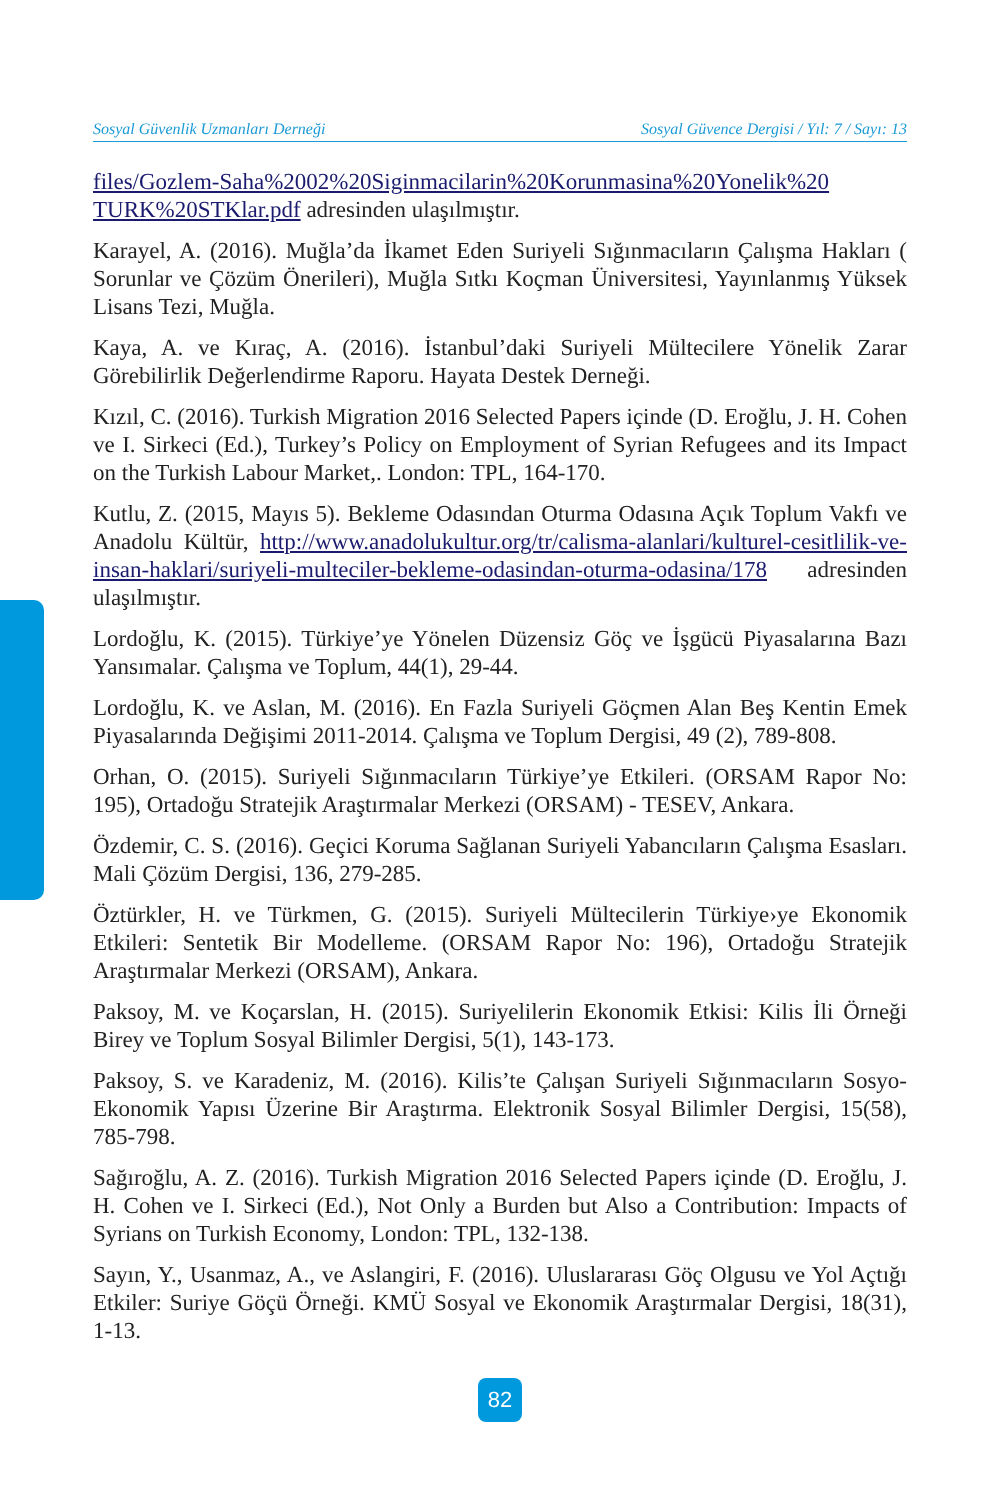Sosyal Güvenlik Uzmanları Derneği Sosyal Güvence Dergisi / Yıl: 7 / Sayı: 13
files/Gozlem-Saha%2002%20Siginmacilarin%20Korunmasina%20Yonelik%20 TURK%20STKlar.pdf adresinden ulaşılmıştır.
Karayel, A. (2016). Muğla’da İkamet Eden Suriyeli Sığınmacıların Çalışma Hakları ( Sorunlar ve Çözüm Önerileri), Muğla Sıtkı Koçman Üniversitesi, Yayınlanmış Yüksek Lisans Tezi, Muğla.
Kaya, A. ve Kıraç, A. (2016). İstanbul’daki Suriyeli Mültecilere Yönelik Zarar Görebilirlik Değerlendirme Raporu. Hayata Destek Derneği.
Kızıl, C. (2016). Turkish Migration 2016 Selected Papers içinde (D. Eroğlu, J. H. Cohen ve I. Sirkeci (Ed.), Turkey’s Policy on Employment of Syrian Refugees and its Impact on the Turkish Labour Market,. London: TPL, 164-170.
Kutlu, Z. (2015, Mayıs 5). Bekleme Odasından Oturma Odasına Açık Toplum Vakfı ve Anadolu Kültür, http://www.anadolukultur.org/tr/calisma-alanlari/kulturel-cesitlilik-ve-insan-haklari/suriyeli-multeciler-bekleme-odasindan-oturma-odasina/178 adresinden ulaşılmıştır.
Lordoğlu, K. (2015). Türkiye’ye Yönelen Düzensiz Göç ve İşgücü Piyasalarına Bazı Yansımalar. Çalışma ve Toplum, 44(1), 29-44.
Lordoğlu, K. ve Aslan, M. (2016). En Fazla Suriyeli Göçmen Alan Beş Kentin Emek Piyasalarında Değişimi 2011-2014. Çalışma ve Toplum Dergisi, 49 (2), 789-808.
Orhan, O. (2015). Suriyeli Sığınmacıların Türkiye’ye Etkileri. (ORSAM Rapor No: 195), Ortadoğu Stratejik Araştırmalar Merkezi (ORSAM) - TESEV, Ankara.
Özdemir, C. S. (2016). Geçici Koruma Sağlanan Suriyeli Yabancıların Çalışma Esasları. Mali Çözüm Dergisi, 136, 279-285.
Öztürkler, H. ve Türkmen, G. (2015). Suriyeli Mültecilerin Türkiye›ye Ekonomik Etkileri: Sentetik Bir Modelleme. (ORSAM Rapor No: 196), Ortadoğu Stratejik Araştırmalar Merkezi (ORSAM), Ankara.
Paksoy, M. ve Koçarslan, H. (2015). Suriyelilerin Ekonomik Etkisi: Kilis İli Örneği Birey ve Toplum Sosyal Bilimler Dergisi, 5(1), 143-173.
Paksoy, S. ve Karadeniz, M. (2016). Kilis’te Çalışan Suriyeli Sığınmacıların Sosyo-Ekonomik Yapısı Üzerine Bir Araştırma. Elektronik Sosyal Bilimler Dergisi, 15(58), 785-798.
Sağıroğlu, A. Z. (2016). Turkish Migration 2016 Selected Papers içinde (D. Eroğlu, J. H. Cohen ve I. Sirkeci (Ed.), Not Only a Burden but Also a Contribution: Impacts of Syrians on Turkish Economy, London: TPL, 132-138.
Sayın, Y., Usanmaz, A., ve Aslangiri, F. (2016). Uluslararası Göç Olgusu ve Yol Açtığı Etkiler: Suriye Göçü Örneği. KMÜ Sosyal ve Ekonomik Araştırmalar Dergisi, 18(31), 1-13.
82